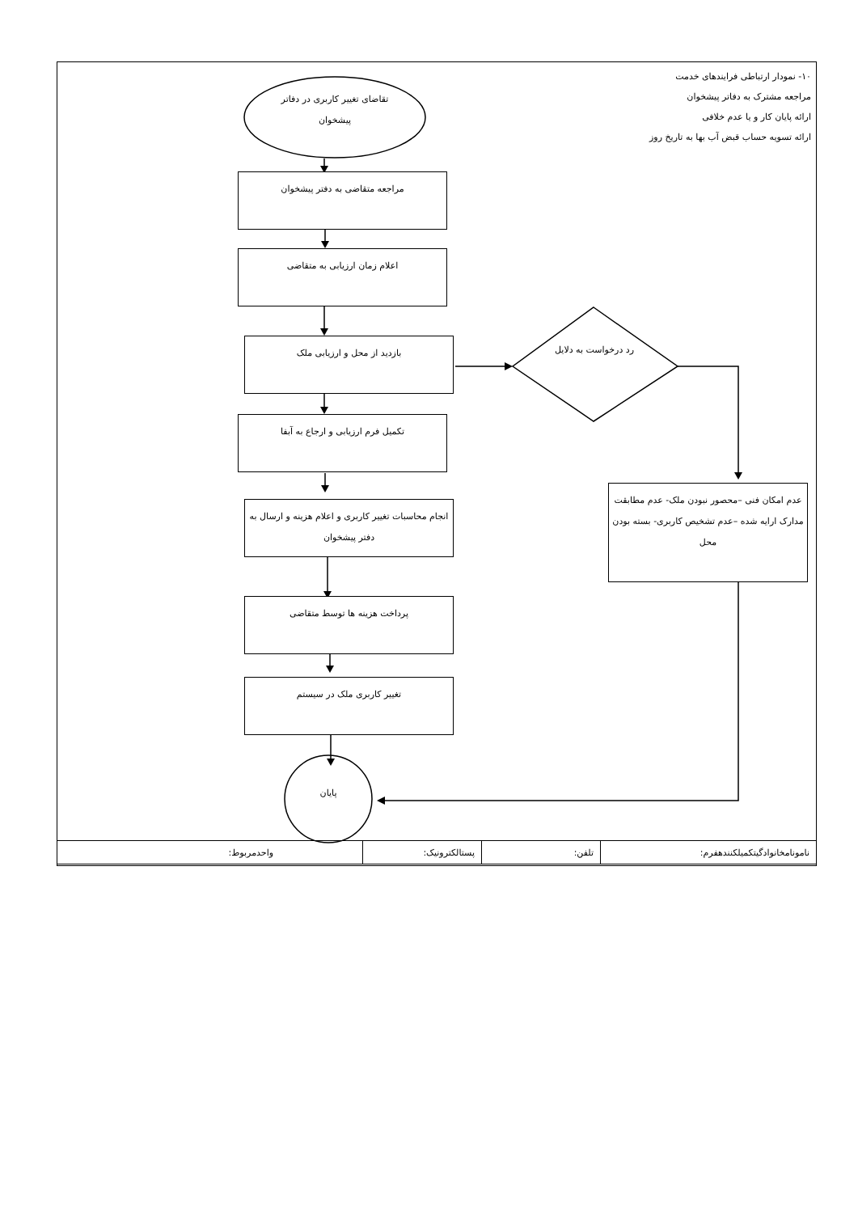۱۰- نمودار ارتباطی فرایندهای خدمت
مراجعه مشترک به دفاتر پیشخوان
ارائه پایان کار و یا عدم خلافی
ارائه تسویه حساب قبض آب بها به تاریخ روز
تقاضای تغییر کاربری در دفاتر پیشخوان
مراجعه متقاضی به دفتر پیشخوان
اعلام زمان ارزیابی به متقاضی
بازدید از محل و ارزیابی ملک
تکمیل فرم ارزیابی و ارجاع به آبفا
انجام محاسبات تغییر کاربری و اعلام هزینه و ارسال به دفتر پیشخوان
پرداخت هزینه ها توسط متقاضی
تغییر کاربری ملک در سیستم
رد درخواست به دلایل
عدم امکان فنی –محصور نبودن ملک- عدم مطابقت مدارک ارایه شده –عدم تشخیص کاربری- بسته بودن محل
پایان
| نامونامخانوادگیتکمیلکنندهفرم: | تلفن: | پستالکترونیک: | واحدمربوط: |